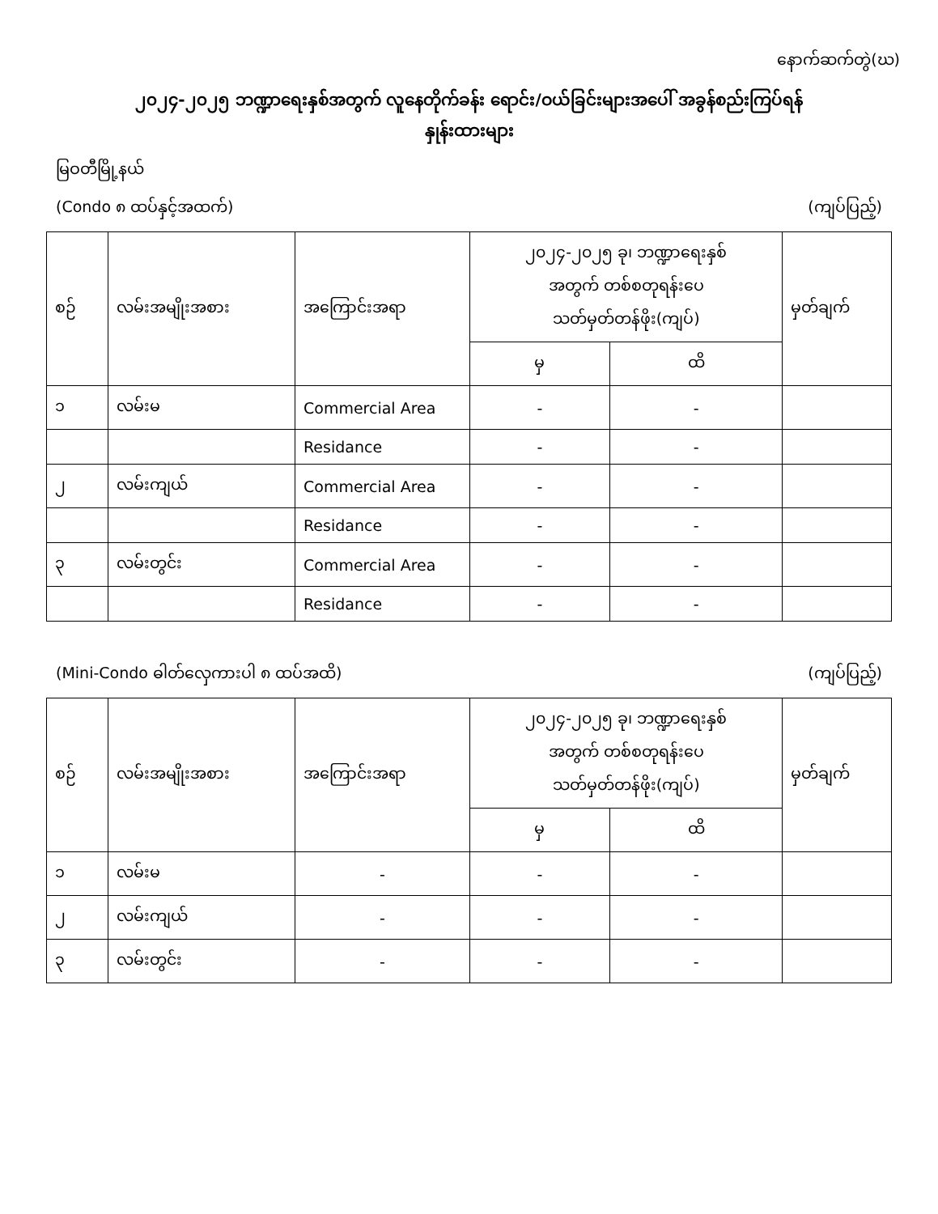နောက်ဆက်တွဲ(ဃ)
၂၀၂၄-၂၀၂၅ ဘဏ္ဍာရေးနှစ်အတွက် လူနေတိုက်ခန်း ရောင်း/ဝယ်ခြင်းများအပေါ် အခွန်စည်းကြပ်ရန်
နှုန်းထားများ
မြဝတီမြို့နယ်
(Condo ၈ ထပ်နှင့်အထက်) (ကျပ်ပြည့်)
| စဉ် | လမ်းအမျိုးအစား | အကြောင်းအရာ | ၂၀၂၄-၂၀၂၅ ခု၊ ဘဏ္ဍာရေးနှစ် အတွက် တစ်စတုရန်းပေ သတ်မှတ်တန်ဖိုး(ကျပ်) | | မှတ်ချက် |
| --- | --- | --- | --- | --- | --- |
| | | | မှ | ထိ | |
| ၁ | လမ်းမ | Commercial Area | - | - | |
| | | Residance | - | - | |
| ၂ | လမ်းကျယ် | Commercial Area | - | - | |
| | | Residance | - | - | |
| ၃ | လမ်းတွင်း | Commercial Area | - | - | |
| | | Residance | - | - | |
(Mini-Condo ဓါတ်လှေကားပါ ၈ ထပ်အထိ) (ကျပ်ပြည့်)
| စဉ် | လမ်းအမျိုးအစား | အကြောင်းအရာ | ၂၀၂၄-၂၀၂၅ ခု၊ ဘဏ္ဍာရေးနှစ် အတွက် တစ်စတုရန်းပေ သတ်မှတ်တန်ဖိုး(ကျပ်) | | မှတ်ချက် |
| --- | --- | --- | --- | --- | --- |
| | | | မှ | ထိ | |
| ၁ | လမ်းမ | - | - | - | |
| ၂ | လမ်းကျယ် | - | - | - | |
| ၃ | လမ်းတွင်း | - | - | - | |